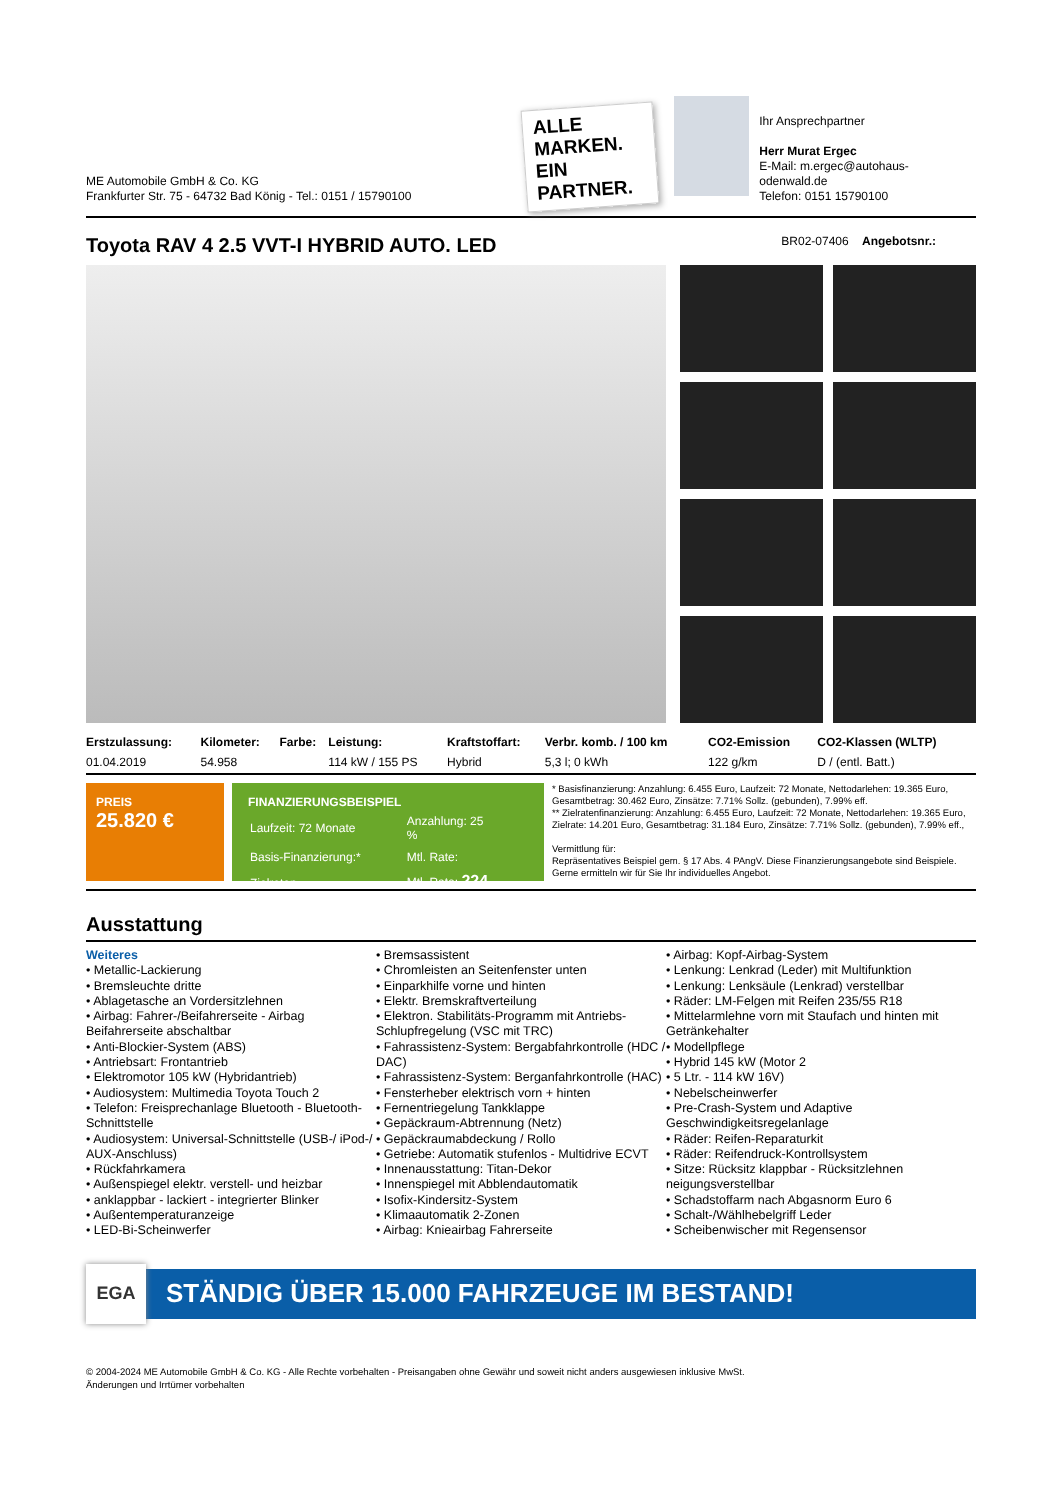ME Automobile GmbH & Co. KG
Frankfurter Str. 75 - 64732 Bad König - Tel.: 0151 / 15790100
ALLE MARKEN. EIN PARTNER.
Ihr Ansprechpartner
Herr Murat Ergec
E-Mail: m.ergec@autohaus-odenwald.de
Telefon: 0151 15790100
Toyota RAV 4 2.5 VVT-I HYBRID AUTO. LED
BR02-07406 Angebotsnr.:
| Erstzulassung: | Kilometer: | Farbe: | Leistung: | Kraftstoffart: | Verbr. komb. / 100 km | CO2-Emission | CO2-Klassen (WLTP) |
| --- | --- | --- | --- | --- | --- | --- | --- |
| 01.04.2019 | 54.958 | | 114 kW / 155 PS | Hybrid | 5,3 l; 0 kWh | 122 g/km | D / (entl. Batt.) |
PREIS
25.820 €
FINANZIERUNGSBEISPIEL
| Laufzeit: 72 Monate | Anzahlung: 25 % |
| Basis-Finanzierung:* | Mtl. Rate: |
| Zielraten-Finanzierung:** | Mtl. Rate: 224 € |
* Basisfinanzierung: Anzahlung: 6.455 Euro, Laufzeit: 72 Monate, Nettodarlehen: 19.365 Euro, Gesamtbetrag: 30.462 Euro, Zinsätze: 7.71% Sollz. (gebunden), 7.99% eff.
** Zielratenfinanzierung: Anzahlung: 6.455 Euro, Laufzeit: 72 Monate, Nettodarlehen: 19.365 Euro, Zielrate: 14.201 Euro, Gesamtbetrag: 31.184 Euro, Zinsätze: 7.71% Sollz. (gebunden), 7.99% eff.,
Vermittlung für:
Repräsentatives Beispiel gem. § 17 Abs. 4 PAngV. Diese Finanzierungsangebote sind Beispiele. Gerne ermitteln wir für Sie Ihr individuelles Angebot.
Ausstattung
Weiteres
• Metallic-Lackierung
• Bremsleuchte dritte
• Ablagetasche an Vordersitzlehnen
• Airbag: Fahrer-/Beifahrerseite - Airbag Beifahrerseite abschaltbar
• Anti-Blockier-System (ABS)
• Antriebsart: Frontantrieb
• Elektromotor 105 kW (Hybridantrieb)
• Audiosystem: Multimedia Toyota Touch 2
• Telefon: Freisprechanlage Bluetooth - Bluetooth-Schnittstelle
• Audiosystem: Universal-Schnittstelle (USB-/ iPod-/ AUX-Anschluss)
• Rückfahrkamera
• Außenspiegel elektr. verstell- und heizbar
• anklappbar - lackiert - integrierter Blinker
• Außentemperaturanzeige
• LED-Bi-Scheinwerfer
• Bremsassistent
• Chromleisten an Seitenfenster unten
• Einparkhilfe vorne und hinten
• Elektr. Bremskraftverteilung
• Elektron. Stabilitäts-Programm mit Antriebs-Schlupfregelung (VSC mit TRC)
• Fahrassistenz-System: Bergabfahrkontrolle (HDC / DAC)
• Fahrassistenz-System: Berganfahrkontrolle (HAC)
• Fensterheber elektrisch vorn + hinten
• Fernentriegelung Tankklappe
• Gepäckraum-Abtrennung (Netz)
• Gepäckraumabdeckung / Rollo
• Getriebe: Automatik stufenlos - Multidrive ECVT
• Innenausstattung: Titan-Dekor
• Innenspiegel mit Abblendautomatik
• Isofix-Kindersitz-System
• Klimaautomatik 2-Zonen
• Airbag: Knieairbag Fahrerseite
• Airbag: Kopf-Airbag-System
• Lenkung: Lenkrad (Leder) mit Multifunktion
• Lenkung: Lenksäule (Lenkrad) verstellbar
• Räder: LM-Felgen mit Reifen 235/55 R18
• Mittelarmlehne vorn mit Staufach und hinten mit Getränkehalter
• Modellpflege
• Hybrid 145 kW (Motor 2
• 5 Ltr. - 114 kW 16V)
• Nebelscheinwerfer
• Pre-Crash-System und Adaptive Geschwindigkeitsregelanlage
• Räder: Reifen-Reparaturkit
• Räder: Reifendruck-Kontrollsystem
• Sitze: Rücksitz klappbar - Rücksitzlehnen neigungsverstellbar
• Schadstoffarm nach Abgasnorm Euro 6
• Schalt-/Wählhebelgriff Leder
• Scheibenwischer mit Regensensor
EGA STÄNDIG ÜBER 15.000 FAHRZEUGE IM BESTAND!
© 2004-2024 ME Automobile GmbH & Co. KG - Alle Rechte vorbehalten - Preisangaben ohne Gewähr und soweit nicht anders ausgewiesen inklusive MwSt.
Änderungen und Irrtümer vorbehalten